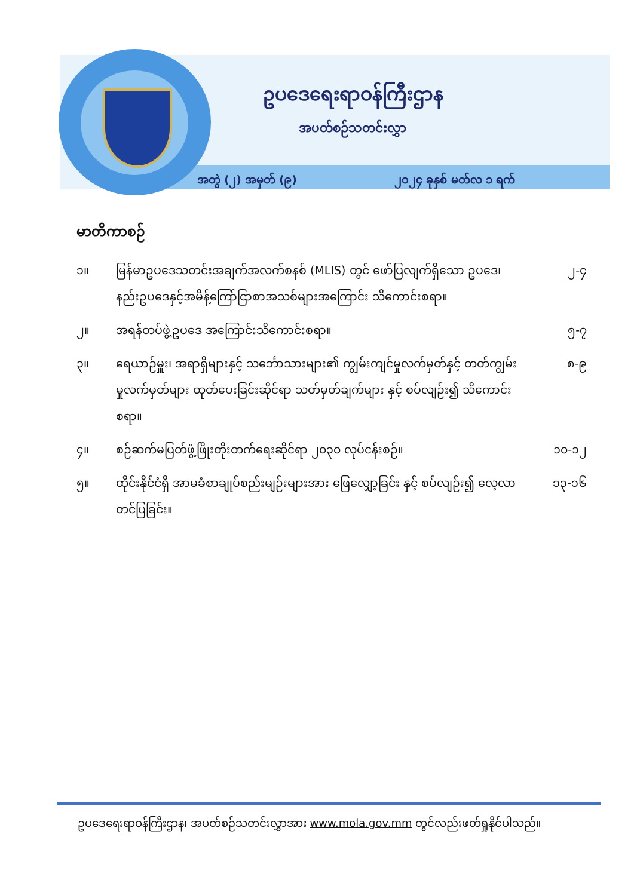ဥပဒေရေးရာဝန်ကြီးဌာန
အပတ်စဉ်သတင်းလွှာ
အတွဲ (၂) အမှတ် (၉) ၂၀၂၄ ခုနှစ် မတ်လ ၁ ရက်
မာတိကာစဉ်
| ၁။ | မြန်မာဥပဒေသတင်းအချက်အလက်စနစ် (MLIS) တွင် ဖော်ပြလျက်ရှိသော ဥပဒေ၊နည်းဥပဒေနှင့်အမိန့်ကြော်ငြာစာအသစ်များအကြောင်း သိကောင်းစရာ။ | ၂-၄ |
| ၂။ | အရန်တပ်ဖွဲ့ဥပဒေ အကြောင်းသိကောင်းစရာ။ | ၅-၇ |
| ၃။ | ရေယာဉ်မှူး၊ အရာရှိများနှင့် သင်္ဘောသားများ၏ ကျွမ်းကျင်မှုလက်မှတ်နှင့် တတ်ကျွမ်းမှုလက်မှတ်များ ထုတ်ပေးခြင်းဆိုင်ရာ သတ်မှတ်ချက်များ နှင့် စပ်လျဉ်း၍ သိကောင်းစရာ။ | ၈-၉ |
| ၄။ | စဉ်ဆက်မပြတ်ဖွံ့ဖြိုးတိုးတက်ရေးဆိုင်ရာ ၂၀၃၀ လုပ်ငန်းစဉ်။ | ၁၀-၁၂ |
| ၅။ | ထိုင်းနိုင်ငံရှိ အာမခံစာချုပ်စည်းမျဉ်းများအား ဖြေလျှော့ခြင်း နှင့် စပ်လျဉ်း၍ လေ့လာတင်ပြခြင်း။ | ၁၃-၁၆ |
ဥပဒေရေးရာဝန်ကြီးဌာန၊ အပတ်စဉ်သတင်းလွှာအား www.mola.gov.mm တွင်လည်းဖတ်ရှုနိုင်ပါသည်။